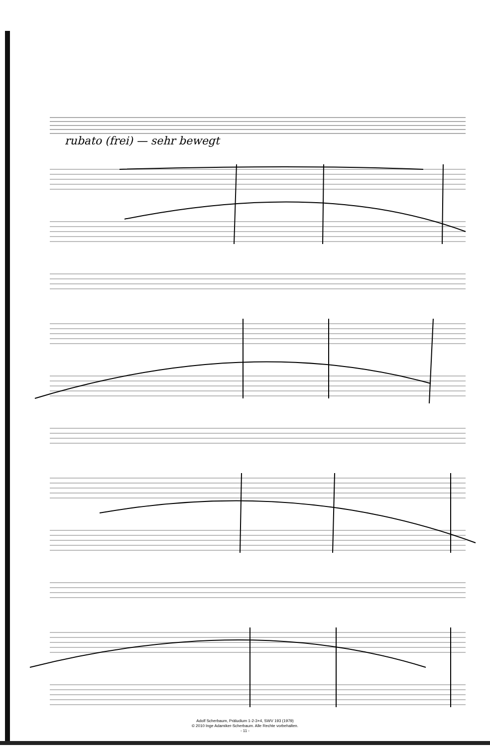rubato (frei) — sehr bewegt
Adolf Scherbaum, Präludium 1-2-3+4, SWV 193 (1979)
© 2010 Inge Adamiker-Scherbaum. Alle Rechte vorbehalten.
- 11 -